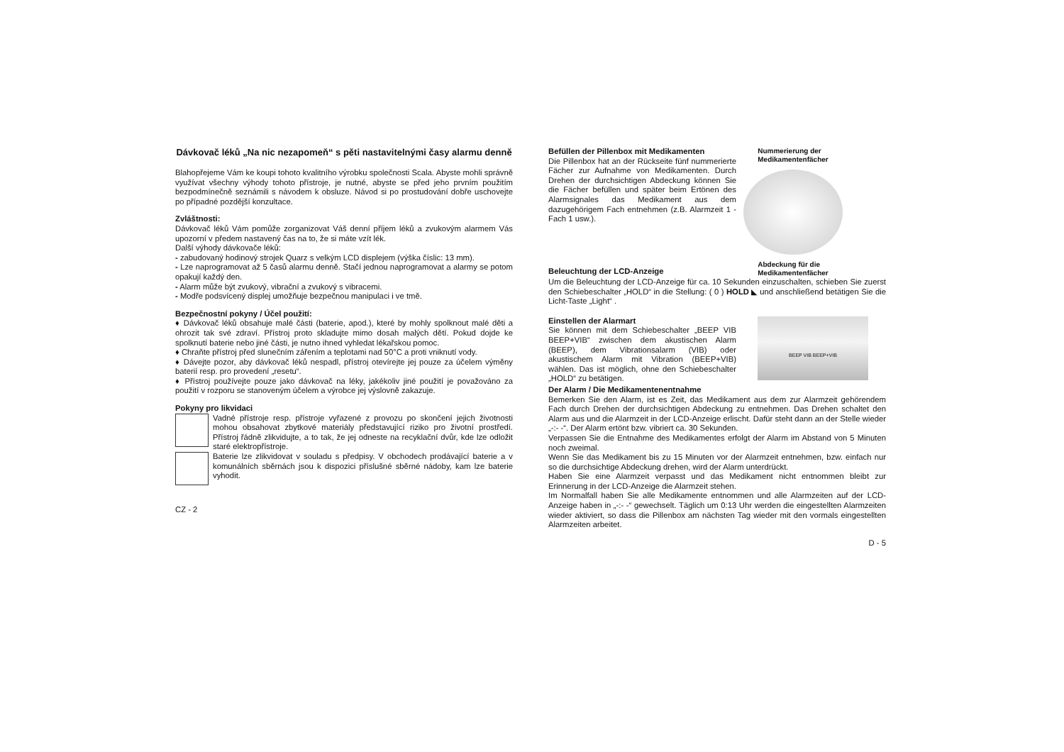Dávkovač léků „Na nic nezapomeň“ s pěti nastavitelnými časy alarmu denně
Blahopřejeme Vám ke koupi tohoto kvalitního výrobku společnosti Scala. Abyste mohli správně využívat všechny výhody tohoto přístroje, je nutné, abyste se před jeho prvním použitím bezpodmínečně seznámili s návodem k obsluze. Návod si po prostudování dobře uschovejte po případné pozdější konzultace.
Zvláštnosti:
Dávkovač léků Vám pomůže zorganizovat Váš denní příjem léků a zvukovým alarmem Vás upozorní v předem nastavený čas na to, že si máte vzít lék.
Další výhody dávkovače léků:
- zabudovaný hodinový strojek Quarz s velkým LCD displejem (výška číslic: 13 mm).
- Lze naprogramovat až 5 časů alarmu denně. Stačí jednou naprogramovat a alarmy se potom opakují každý den.
- Alarm může být zvukový, vibrační a zvukový s vibracemi.
- Modře podsvícený displej umožňuje bezpečnou manipulaci i ve tmě.
Bezpečnostní pokyny / Účel použití:
♦ Dávkovač léků obsahuje malé části (baterie, apod.), které by mohly spolknout malé děti a ohrozit tak své zdraví. Přístroj proto skladujte mimo dosah malých dětí. Pokud dojde ke spolknutí baterie nebo jiné části, je nutno ihned vyhledat lékařskou pomoc.
♦ Chraňte přístroj před slunečním zářením a teplotami nad 50°C a proti vniknutí vody.
♦ Dávejte pozor, aby dávkovač léků nespadl, přístroj otevírejte jej pouze za účelem výměny baterií resp. pro provedení „resetu“.
♦ Přístroj používejte pouze jako dávkovač na léky, jakékoliv jiné použití je považováno za použití v rozporu se stanoveným účelem a výrobce jej výslovně zakazuje.
Pokyny pro likvidaci
Vadné přístroje resp. přístroje vyřazené z provozu po skončení jejich životnosti mohou obsahovat zbytkové materiály představující riziko pro životní prostředí. Přístroj řádně zlikvidujte, a to tak, že jej odneste na recyklační dvůr, kde lze odložit staré elektropřístroje.
Baterie lze zlikvidovat v souladu s předpisy. V obchodech prodávající baterie a v komunálních sběrnách jsou k dispozici příslušné sběrné nádoby, kam lze baterie vyhodit.
CZ - 2
Befüllen der Pillenbox mit Medikamenten
Die Pillenbox hat an der Rückseite fünf nummerierte Fächer zur Aufnahme von Medikamenten. Durch Drehen der durchsichtigen Abdeckung können Sie die Fächer befüllen und später beim Ertönen des Alarmsignales das Medikament aus dem dazugehörigem Fach entnehmen (z.B. Alarmzeit 1 - Fach 1 usw.).
Beleuchtung der LCD-Anzeige
Nummerierung der
Medikamentenfächer
Abdeckung für die
Medikamentenfächer
Um die Beleuchtung der LCD-Anzeige für ca. 10 Sekunden einzuschalten, schieben Sie zuerst den Schiebeschalter „HOLD“ in die Stellung: ( 0 ) HOLD ◣ und anschließend betätigen Sie die Licht-Taste „Light“ .
Einstellen der Alarmart
Sie können mit dem Schiebeschalter „BEEP VIB BEEP+VIB“ zwischen dem akustischen Alarm (BEEP), dem Vibrationsalarm (VIB) oder akustischem Alarm mit Vibration (BEEP+VIB) wählen. Das ist möglich, ohne den Schiebeschalter „HOLD“ zu betätigen.
BEEP VIB BEEP+VIB
Der Alarm / Die Medikamentenentnahme
Bemerken Sie den Alarm, ist es Zeit, das Medikament aus dem zur Alarmzeit gehörendem Fach durch Drehen der durchsichtigen Abdeckung zu entnehmen. Das Drehen schaltet den Alarm aus und die Alarmzeit in der LCD-Anzeige erlischt. Dafür steht dann an der Stelle wieder „-:- -“. Der Alarm ertönt bzw. vibriert ca. 30 Sekunden.
Verpassen Sie die Entnahme des Medikamentes erfolgt der Alarm im Abstand von 5 Minuten noch zweimal.
Wenn Sie das Medikament bis zu 15 Minuten vor der Alarmzeit entnehmen, bzw. einfach nur so die durchsichtige Abdeckung drehen, wird der Alarm unterdrückt.
Haben Sie eine Alarmzeit verpasst und das Medikament nicht entnommen bleibt zur Erinnerung in der LCD-Anzeige die Alarmzeit stehen.
Im Normalfall haben Sie alle Medikamente entnommen und alle Alarmzeiten auf der LCD-Anzeige haben in „-:- -“ gewechselt. Täglich um 0:13 Uhr werden die eingestellten Alarmzeiten wieder aktiviert, so dass die Pillenbox am nächsten Tag wieder mit den vormals eingestellten Alarmzeiten arbeitet.
D - 5